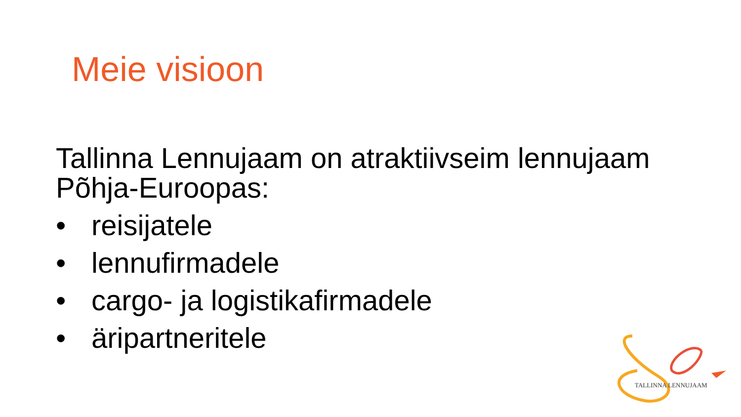Meie visioon
Tallinna Lennujaam on atraktiivseim lennujaam Põhja-Euroopas:
• reisijatele
• lennufirmadele
• cargo- ja logistikafirmadele
• äripartneritele
TALLINNA LENNUJAAM